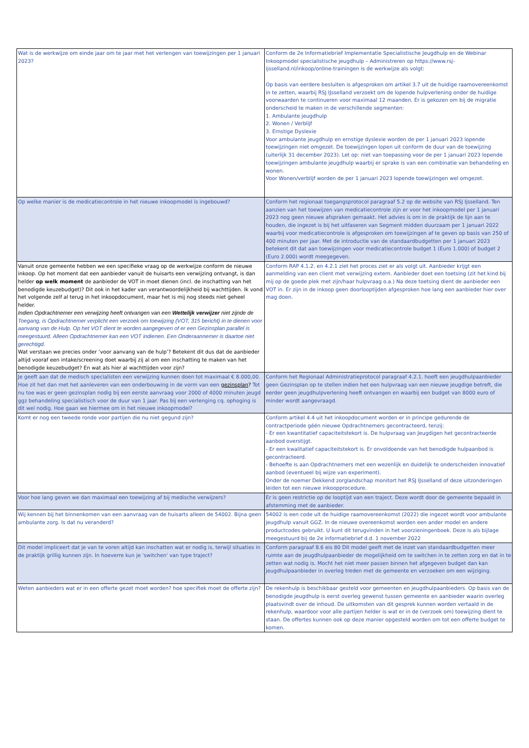| Wat is de werkwijze om einde jaar om te jaar met het verlengen van toewijzingen per 1 januari 2023? | Conform de 2e Informatiebrief Implementatie Specialistische Jeugdhulp en de Webinar Inkoopmodel specialistische jeugdhulp – Administreren op https://www.rsj-ijsselland.nl/inkoop/online-trainingen is de werkwijze als volgt: Op basis van eerdere besluiten is afgesproken om artikel 3.7 uit de huidige raamovereenkomst in te zetten, waarbij RSJ IJsselland verzoekt om de lopende hulpverlening onder de huidige voorwaarden te continueren voor maximaal 12 maanden. Er is gekozen om bij de migratie onderscheid te maken in de verschillende segmenten: 1. Ambulante jeugdhulp 2. Wonen / Verblijf 3. Ernstige Dyslexie Voor ambulante jeugdhulp en ernstige dyslexie worden de per 1 januari 2023 lopende toewijzingen niet omgezet. De toewijzingen lopen uit conform de duur van de toewijzing (uiterlijk 31 december 2023). Let op: niet van toepassing voor de per 1 januari 2023 lopende toewijzingen ambulante jeugdhulp waarbij er sprake is van een combinatie van behandeling en wonen. Voor Wonen/verblijf worden de per 1 januari 2023 lopende toewijzingen wel omgezet. |
| Op welke manier is de medicatiecontrole in het nieuwe inkoopmodel is ingebouwd? | Conform het regionaal toegangsprotocol paragraaf 5.2 op de website van RSJ Ijsselland. Ten aanzien van het toewijzen van medicatiecontrole zijn er voor het inkoopmodel per 1 januari 2023 nog geen nieuwe afspraken gemaakt. Het advies is om in de praktijk de lijn aan te houden, die ingezet is bij het uitfaseren van Segment midden duurzaam per 1 januari 2022 waarbij voor medicatiecontrole is afgesproken om toewijzingen af te geven op basis van 250 of 400 minuten per jaar. Met de introductie van de standaardbudgetten per 1 januari 2023 betekent dit dat aan toewijzingen voor medicatiecontrole budget 1 (Euro 1.000) of budget 2 (Euro 2.000) wordt meegegeven. |
| Vanuit onze gemeente hebben we een specifieke vraag op de werkwijze conform de nieuwe inkoop. Op het moment dat een aanbieder vanuit de huisarts een verwijzing ontvangt, is dan helder op welk moment de aanbieder de VOT in moet dienen (incl. de inschatting van het benodigde keuzebudget)? Dit ook in het kader van verantwoordelijkheid bij wachttijden. Ik vond het volgende zelf al terug in het inkoopdocument, maar het is mij nog steeds niet geheel helder. Indien Opdrachtnemer een verwijzing heeft ontvangen van een Wettelijk verwijzer niet zijnde de Toegang, is Opdrachtnemer verplicht een verzoek om toewijzing (VOT, 315 bericht) in te dienen voor aanvang van de Hulp. Op het VOT dient te worden aangegeven of er een Gezinsplan parallel is meegestuurd. Alleen Opdrachtnemer kan een VOT indienen. Een Onderaannemer is daartoe niet gerechtigd. Wat verstaan we precies onder ‘voor aanvang van de hulp’? Betekent dit dus dat de aanbieder altijd vooraf een intake/screening doet waarbij zij al om een inschatting te maken van het benodigde keuzebudget? En wat als hier al wachttijden voor zijn? | Conform RAP 4.1.2. en 4.2.1 ziet het proces ziet er als volgt uit. Aanbieder krijgt een aanmelding van een client met verwijzing extern. Aanbieder doet een toetsing (zit het kind bij mij op de goede plek met zijn/haar hulpvraag o.a.) Na deze toetsing dient de aanbieder een VOT in. Er zijn in de inkoop geen doorlooptijden afgesproken hoe lang een aanbieder hier over mag doen. |
| Je geeft aan dat de medisch specialisten een verwijzing kunnen doen tot maximaal € 8.000,00. Hoe zit het dan met het aanleveren van een onderbouwing in de vorm van een gezinsplan ? Tot nu toe was er geen gezinsplan nodig bij een eerste aanvraag voor 2000 of 4000 minuten jeugd ggz behandeling specialistisch voor de duur van 1 jaar. Pas bij een verlenging cq. ophoging is dit wel nodig. Hoe gaan we hiermee om in het nieuwe inkoopmodel? | Conform het Regionaal Administratieprotocol paragraaf 4.2.1. hoeft een jeugdhulpaanbieder geen Gezinsplan op te stellen indien het een hulpvraag van een nieuwe jeugdige betreft, die eerder geen jeugdhulpverlening heeft ontvangen en waarbij een budget van 8000 euro of minder wordt aangevraagd. |
| Komt er nog een tweede ronde voor partijen die nu niet gegund zijn? | Conform artikel 4.4 uit het inkoopdocument worden er in principe gedurende de contractperiode géén nieuwe Opdrachtnemers gecontracteerd, tenzij: - Er een kwantitatief capaciteitstekort is. De hulpvraag van Jeugdigen het gecontracteerde aanbod overstijgt. - Er een kwalitatief capaciteitstekort is. Er onvoldoende van het benodigde hulpaanbod is gecontracteerd. - Behoefte is aan Opdrachtnemers met een wezenlijk en duidelijk te onderscheiden innovatief aanbod (eventueel bij wijze van experiment). Onder de noemer Dekkend zorglandschap monitort het RSJ IJsselland of deze uitzonderingen leiden tot een nieuwe inkoopprocedure. |
| Voor hoe lang geven we dan maximaal een toewijzing af bij medische verwijzers? | Er is geen restrictie op de looptijd van een traject. Deze wordt door de gemeente bepaald in afstemming met de aanbieder. |
| Wij kennen bij het binnenkomen van een aanvraag van de huisarts alleen de 54002. Bijna geen ambulante zorg. Is dat nu veranderd? | 54002 is een code uit de huidige raamovereenkomst (2022) die ingezet wordt voor ambulante jeugdhulp vanuit GGZ. In de nieuwe overeenkomst worden een ander model en andere productcodes gebruikt. U kunt dit terugvinden in het voorzieningenboek. Deze is als bijlage meegestuurd bij de 2e informatiebrief d.d. 1 november 2022 |
| Dit model impliceert dat je van te voren altijd kan inschatten wat er nodig is, terwijl situaties in de praktijk grillig kunnen zijn. In hoeverre kun je 'switchen' van type traject? | Conform paragraaf 8.6 eis 80 Dit model geeft met de inzet van standaardbudgetten meer ruimte aan de jeugdhulpaanbieder de mogelijkheid om te switchen in te zetten zorg en dat in te zetten wat nodig is. Mocht het niet meer passen binnen het afgegeven budget dan kan jeugdhulpaanbieder in overleg treden met de gemeente en verzoeken om een wijziging. |
| Weten aanbieders wat er in een offerte gezet moet worden? hoe specifiek moet de offerte zijn? | De rekenhulp is beschikbaar gesteld voor gemeenten en jeugdhulpaanbieders. Op basis van de benodigde jeugdhulp is eerst overleg gewenst tussen gemeente en aanbieder waarin overleg plaatsvindt over de inhoud. De uitkomsten van dit gesprek kunnen worden vertaald in de rekenhulp, waardoor voor alle partijen helder is wat er in de (verzoek om) toewijzing dient te staan. De offertes kunnen ook op deze manier opgesteld worden om tot een offerte budget te komen. |